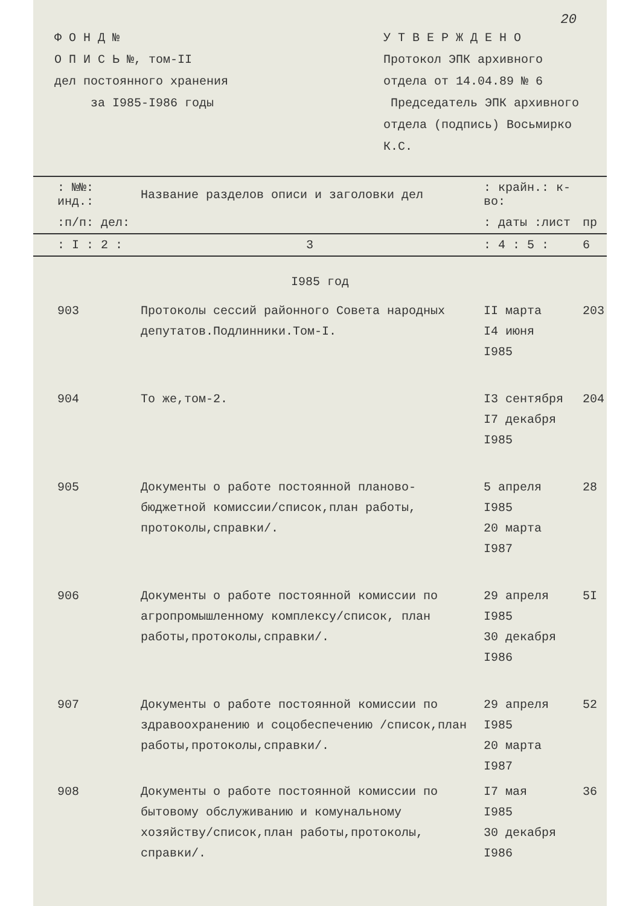20
Ф О Н Д №
О П И С Ь №, том-II
дел постоянного хранения
за I985-I986 годы
У Т В Е Р Ж Д Е Н О
Протокол ЭПК архивного
отдела от 14.04.89 № 6
Председатель ЭПК архивного
отдела (подпись) Восьмирко К.С.
| : №№: инд.: | Название разделов описи и заголовки дел | : крайн.: к-во: | |
| --- | --- | --- | --- |
| :п/п: дел: | | : даты :лист | пр |
| : I : 2 : | 3 | : 4 : 5 : | 6 |
| I985 год | | | |
| 903 | Протоколы сессий районного Совета народных депутатов.Подлинники.Том-I. | II марта I4 июня I985 | 203 |
| 904 | То же,том-2. | I3 сентября I7 декабря I985 | 204 |
| 905 | Документы о работе постоянной планово-бюджетной комиссии/список,план работы, протоколы,справки/. | 5 апреля I985 20 марта I987 | 28 |
| 906 | Документы о работе постоянной комиссии по агропромышленному комплексу/список, план работы,протоколы,справки/. | 29 апреля I985 30 декабря I986 | 5I |
| 907 | Документы о работе постоянной комиссии по здравоохранению и соцобеспечению /список,план работы,протоколы,справки/. | 29 апреля I985 20 марта I987 | 52 |
| 908 | Документы о работе постоянной комиссии по бытовому обслуживанию и комунальному хозяйству/список,план работы,протоколы, справки/. | I7 мая I985 30 декабря I986 | 36 |